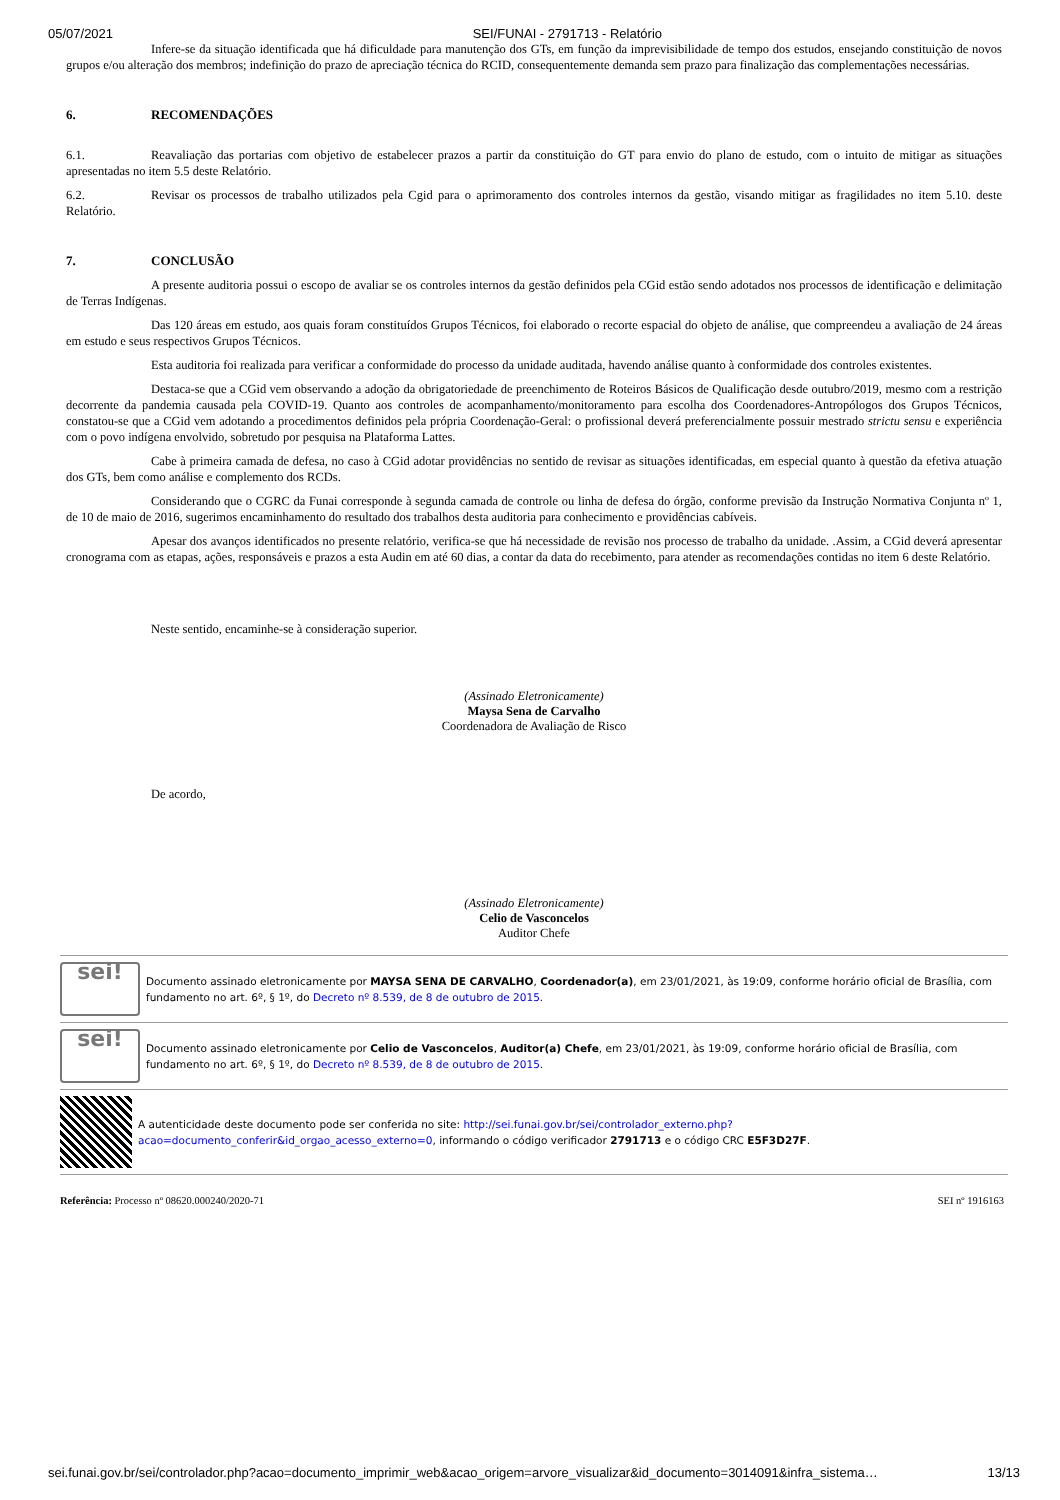05/07/2021 SEI/FUNAI - 2791713 - Relatório
Infere-se da situação identificada que há dificuldade para manutenção dos GTs, em função da imprevisibilidade de tempo dos estudos, ensejando constituição de novos grupos e/ou alteração dos membros; indefinição do prazo de apreciação técnica do RCID, consequentemente demanda sem prazo para finalização das complementações necessárias.
6. RECOMENDAÇÕES
6.1. Reavaliação das portarias com objetivo de estabelecer prazos a partir da constituição do GT para envio do plano de estudo, com o intuito de mitigar as situações apresentadas no item 5.5 deste Relatório.
6.2. Revisar os processos de trabalho utilizados pela Cgid para o aprimoramento dos controles internos da gestão, visando mitigar as fragilidades no item 5.10. deste Relatório.
7. CONCLUSÃO
A presente auditoria possui o escopo de avaliar se os controles internos da gestão definidos pela CGid estão sendo adotados nos processos de identificação e delimitação de Terras Indígenas.
Das 120 áreas em estudo, aos quais foram constituídos Grupos Técnicos, foi elaborado o recorte espacial do objeto de análise, que compreendeu a avaliação de 24 áreas em estudo e seus respectivos Grupos Técnicos.
Esta auditoria foi realizada para verificar a conformidade do processo da unidade auditada, havendo análise quanto à conformidade dos controles existentes.
Destaca-se que a CGid vem observando a adoção da obrigatoriedade de preenchimento de Roteiros Básicos de Qualificação desde outubro/2019, mesmo com a restrição decorrente da pandemia causada pela COVID-19. Quanto aos controles de acompanhamento/monitoramento para escolha dos Coordenadores-Antropólogos dos Grupos Técnicos, constatou-se que a CGid vem adotando a procedimentos definidos pela própria Coordenação-Geral: o profissional deverá preferencialmente possuir mestrado strictu sensu e experiência com o povo indígena envolvido, sobretudo por pesquisa na Plataforma Lattes.
Cabe à primeira camada de defesa, no caso à CGid adotar providências no sentido de revisar as situações identificadas, em especial quanto à questão da efetiva atuação dos GTs, bem como análise e complemento dos RCDs.
Considerando que o CGRC da Funai corresponde à segunda camada de controle ou linha de defesa do órgão, conforme previsão da Instrução Normativa Conjunta nº 1, de 10 de maio de 2016, sugerimos encaminhamento do resultado dos trabalhos desta auditoria para conhecimento e providências cabíveis.
Apesar dos avanços identificados no presente relatório, verifica-se que há necessidade de revisão nos processo de trabalho da unidade. .Assim, a CGid deverá apresentar cronograma com as etapas, ações, responsáveis e prazos a esta Audin em até 60 dias, a contar da data do recebimento, para atender as recomendações contidas no item 6 deste Relatório.
Neste sentido, encaminhe-se à consideração superior.
(Assinado Eletronicamente)
Maysa Sena de Carvalho
Coordenadora de Avaliação de Risco
De acordo,
(Assinado Eletronicamente)
Celio de Vasconcelos
Auditor Chefe
sei!
Documento assinado eletronicamente por MAYSA SENA DE CARVALHO, Coordenador(a), em 23/01/2021, às 19:09, conforme horário oficial de Brasília, com fundamento no art. 6º, § 1º, do Decreto nº 8.539, de 8 de outubro de 2015.
sei!
Documento assinado eletronicamente por Celio de Vasconcelos, Auditor(a) Chefe, em 23/01/2021, às 19:09, conforme horário oficial de Brasília, com fundamento no art. 6º, § 1º, do Decreto nº 8.539, de 8 de outubro de 2015.
A autenticidade deste documento pode ser conferida no site: http://sei.funai.gov.br/sei/controlador_externo.php?acao=documento_conferir&id_orgao_acesso_externo=0, informando o código verificador 2791713 e o código CRC E5F3D27F.
Referência: Processo nº 08620.000240/2020-71 SEI nº 1916163
sei.funai.gov.br/sei/controlador.php?acao=documento_imprimir_web&acao_origem=arvore_visualizar&id_documento=3014091&infra_sistema… 13/13